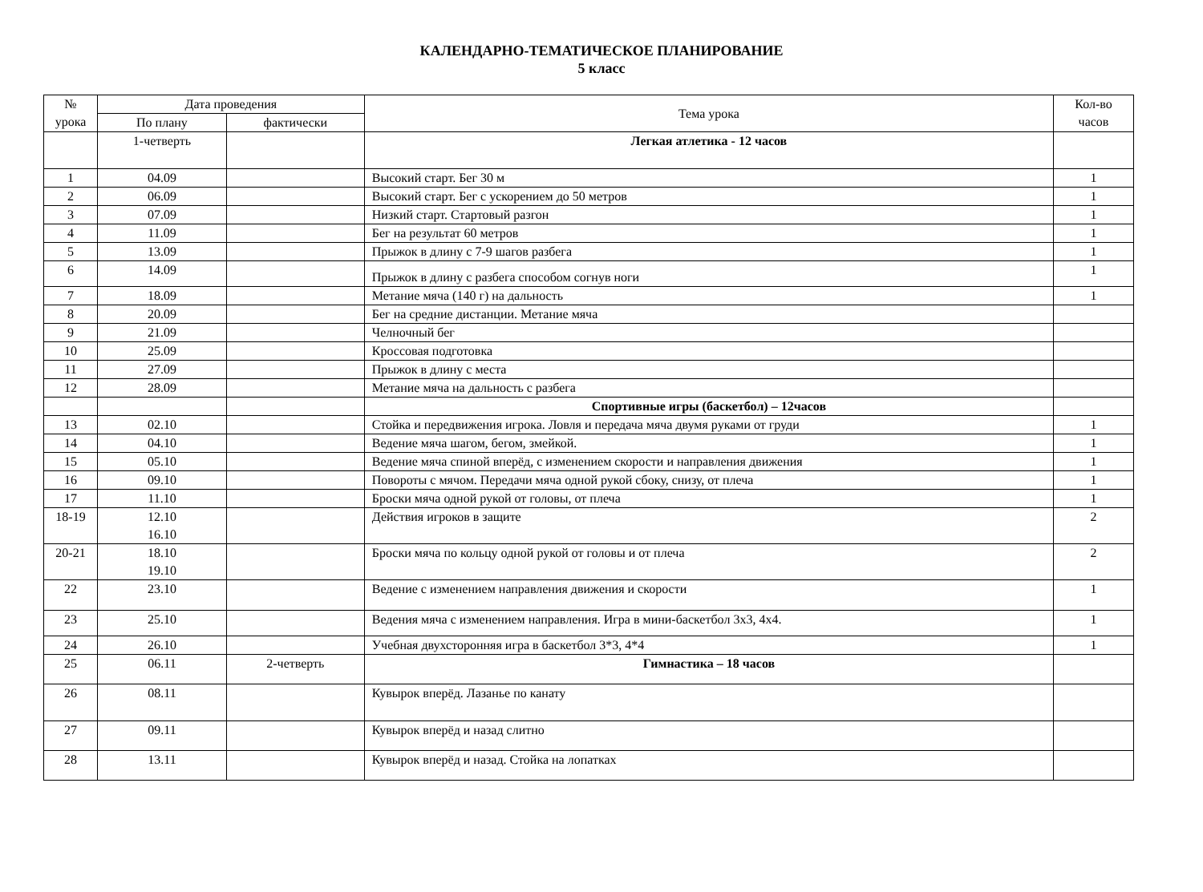КАЛЕНДАРНО-ТЕМАТИЧЕСКОЕ ПЛАНИРОВАНИЕ
5 класс
| № урока | Дата проведения | | Тема урока | Кол-во часов |
| --- | --- | --- | --- | --- |
| | По плану | фактически | | |
| | 1-четверть | | Легкая атлетика - 12 часов | |
| 1 | 04.09 | | Высокий старт. Бег 30 м | 1 |
| 2 | 06.09 | | Высокий старт. Бег с ускорением до 50 метров | 1 |
| 3 | 07.09 | | Низкий старт. Стартовый разгон | 1 |
| 4 | 11.09 | | Бег на результат 60 метров | 1 |
| 5 | 13.09 | | Прыжок в длину с 7-9 шагов разбега | 1 |
| 6 | 14.09 | | Прыжок в длину с разбега способом согнув ноги | 1 |
| 7 | 18.09 | | Метание мяча (140 г) на дальность | 1 |
| 8 | 20.09 | | Бег на средние дистанции. Метание мяча | |
| 9 | 21.09 | | Челночный бег | |
| 10 | 25.09 | | Кроссовая подготовка | |
| 11 | 27.09 | | Прыжок в длину с места | |
| 12 | 28.09 | | Метание мяча на дальность с разбега | |
| | | | Спортивные игры (баскетбол) – 12часов | |
| 13 | 02.10 | | Стойка и передвижения игрока. Ловля и передача мяча двумя руками от груди | 1 |
| 14 | 04.10 | | Ведение мяча шагом, бегом, змейкой. | 1 |
| 15 | 05.10 | | Ведение мяча спиной вперёд, с изменением скорости и направления движения | 1 |
| 16 | 09.10 | | Повороты с мячом. Передачи мяча одной рукой сбоку, снизу, от плеча | 1 |
| 17 | 11.10 | | Броски мяча одной рукой от головы, от плеча | 1 |
| 18-19 | 12.10 16.10 | | Действия игроков в защите | 2 |
| 20-21 | 18.10 19.10 | | Броски мяча по кольцу одной рукой от головы и от плеча | 2 |
| 22 | 23.10 | | Ведение с изменением направления движения и скорости | 1 |
| 23 | 25.10 | | Ведения мяча с изменением направления. Игра в мини-баскетбол 3х3, 4х4. | 1 |
| 24 | 26.10 | | Учебная двухсторонняя игра в баскетбол 3*3, 4*4 | 1 |
| 25 | 06.11 | 2-четверть | Гимнастика – 18 часов | |
| 26 | 08.11 | | Кувырок вперёд. Лазанье по канату | |
| 27 | 09.11 | | Кувырок вперёд и назад слитно | |
| 28 | 13.11 | | Кувырок вперёд и назад. Стойка на лопатках | |